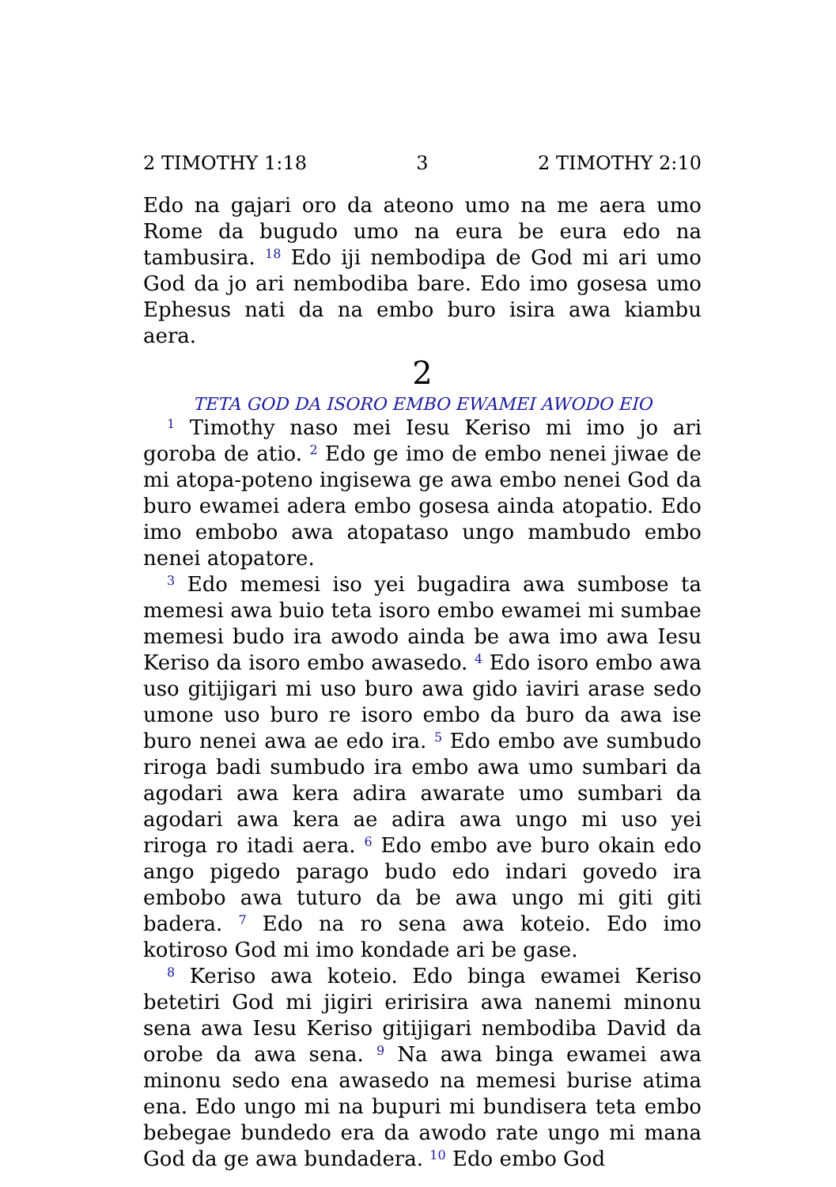2 TIMOTHY 1:18 3 2 TIMOTHY 2:10
Edo na gajari oro da ateono umo na me aera umo Rome da bugudo umo na eura be eura edo na tambusira. <sup>18</sup> Edo iji nembodipa de God mi ari umo God da jo ari nembodiba bare. Edo imo gosesa umo Ephesus nati da na embo buro isira awa kiambu aera.
2
TETA GOD DA ISORO EMBO EWAMEI AWODO EIO
<sup>1</sup> Timothy naso mei Iesu Keriso mi imo jo ari goroba de atio. <sup>2</sup> Edo ge imo de embo nenei jiwae de mi atopa-poteno ingisewa ge awa embo nenei God da buro ewamei adera embo gosesa ainda atopatio. Edo imo embobo awa atopataso ungo mambudo embo nenei atopatore.
<sup>3</sup> Edo memesi iso yei bugadira awa sumbose ta memesi awa buio teta isoro embo ewamei mi sumbae memesi budo ira awodo ainda be awa imo awa Iesu Keriso da isoro embo awasedo. <sup>4</sup> Edo isoro embo awa uso gitijigari mi uso buro awa gido iaviri arase sedo umone uso buro re isoro embo da buro da awa ise buro nenei awa ae edo ira. <sup>5</sup> Edo embo ave sumbudo riroga badi sumbudo ira embo awa umo sumbari da agodari awa kera adira awarate umo sumbari da agodari awa kera ae adira awa ungo mi uso yei riroga ro itadi aera. <sup>6</sup> Edo embo ave buro okain edo ango pigedo parago budo edo indari govedo ira embobo awa tuturo da be awa ungo mi giti giti badera. <sup>7</sup> Edo na ro sena awa koteio. Edo imo kotiroso God mi imo kondade ari be gase.
<sup>8</sup> Keriso awa koteio. Edo binga ewamei Keriso betetiri God mi jigiri eririsira awa nanemi minonu sena awa Iesu Keriso gitijigari nembodiba David da orobe da awa sena. <sup>9</sup> Na awa binga ewamei awa minonu sedo ena awasedo na memesi burise atima ena. Edo ungo mi na bupuri mi bundisera teta embo bebegae bundedo era da awodo rate ungo mi mana God da ge awa bundadera. <sup>10</sup> Edo embo God